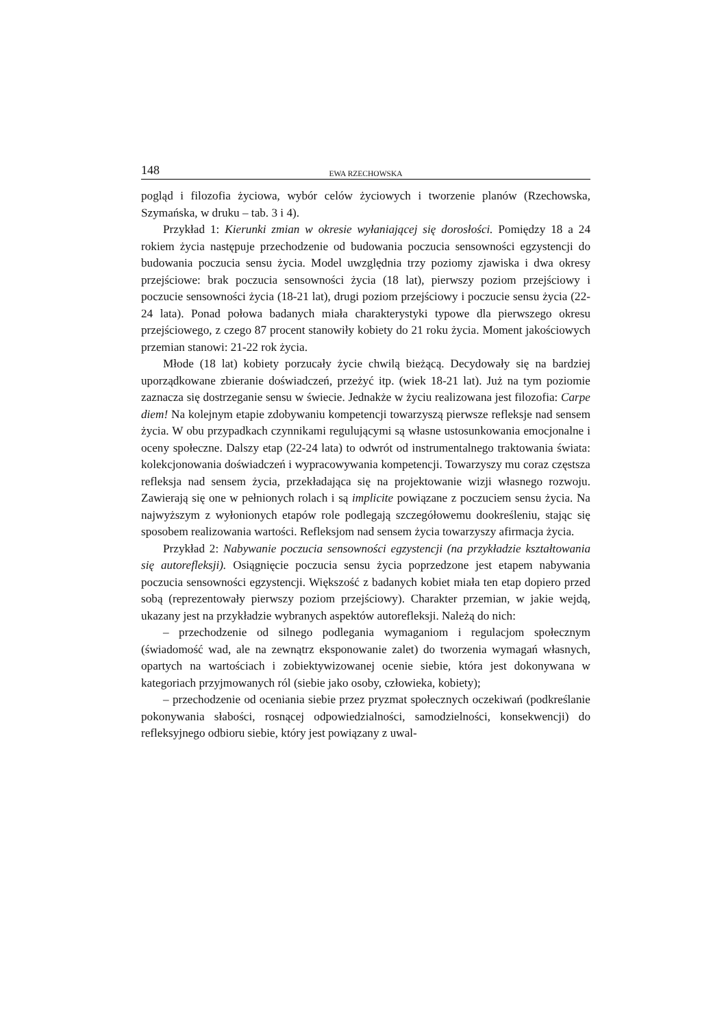148 EWA RZECHOWSKA
pogląd i filozofia życiowa, wybór celów życiowych i tworzenie planów (Rzechowska, Szymańska, w druku – tab. 3 i 4).
Przykład 1: Kierunki zmian w okresie wyłaniającej się dorosłości. Pomiędzy 18 a 24 rokiem życia następuje przechodzenie od budowania poczucia sensowności egzystencji do budowania poczucia sensu życia. Model uwzględnia trzy poziomy zjawiska i dwa okresy przejściowe: brak poczucia sensowności życia (18 lat), pierwszy poziom przejściowy i poczucie sensowności życia (18-21 lat), drugi poziom przejściowy i poczucie sensu życia (22-24 lata). Ponad połowa badanych miała charakterystyki typowe dla pierwszego okresu przejściowego, z czego 87 procent stanowiły kobiety do 21 roku życia. Moment jakościowych przemian stanowi: 21-22 rok życia.
Młode (18 lat) kobiety porzucały życie chwilą bieżącą. Decydowały się na bardziej uporządkowane zbieranie doświadczeń, przeżyć itp. (wiek 18-21 lat). Już na tym poziomie zaznacza się dostrzeganie sensu w świecie. Jednakże w życiu realizowana jest filozofia: Carpe diem! Na kolejnym etapie zdobywaniu kompetencji towarzyszą pierwsze refleksje nad sensem życia. W obu przypadkach czynnikami regulującymi są własne ustosunkowania emocjonalne i oceny społeczne. Dalszy etap (22-24 lata) to odwrót od instrumentalnego traktowania świata: kolekcjonowania doświadczeń i wypracowywania kompetencji. Towarzyszy mu coraz częstsza refleksja nad sensem życia, przekładająca się na projektowanie wizji własnego rozwoju. Zawierają się one w pełnionych rolach i są implicite powiązane z poczuciem sensu życia. Na najwyższym z wyłonionych etapów role podlegają szczegółowemu dookreśleniu, stając się sposobem realizowania wartości. Refleksjom nad sensem życia towarzyszy afirmacja życia.
Przykład 2: Nabywanie poczucia sensowności egzystencji (na przykładzie kształtowania się autorefleksji). Osiągnięcie poczucia sensu życia poprzedzone jest etapem nabywania poczucia sensowności egzystencji. Większość z badanych kobiet miała ten etap dopiero przed sobą (reprezentowały pierwszy poziom przejściowy). Charakter przemian, w jakie wejdą, ukazany jest na przykładzie wybranych aspektów autorefleksji. Należą do nich:
– przechodzenie od silnego podlegania wymaganiom i regulacjom społecznym (świadomość wad, ale na zewnątrz eksponowanie zalet) do tworzenia wymagań własnych, opartych na wartościach i zobiektywizowanej ocenie siebie, która jest dokonywana w kategoriach przyjmowanych ról (siebie jako osoby, człowieka, kobiety);
– przechodzenie od oceniania siebie przez pryzmat społecznych oczekiwań (podkreślanie pokonywania słabości, rosnącej odpowiedzialności, samodzielności, konsekwencji) do refleksyjnego odbioru siebie, który jest powiązany z uwal-